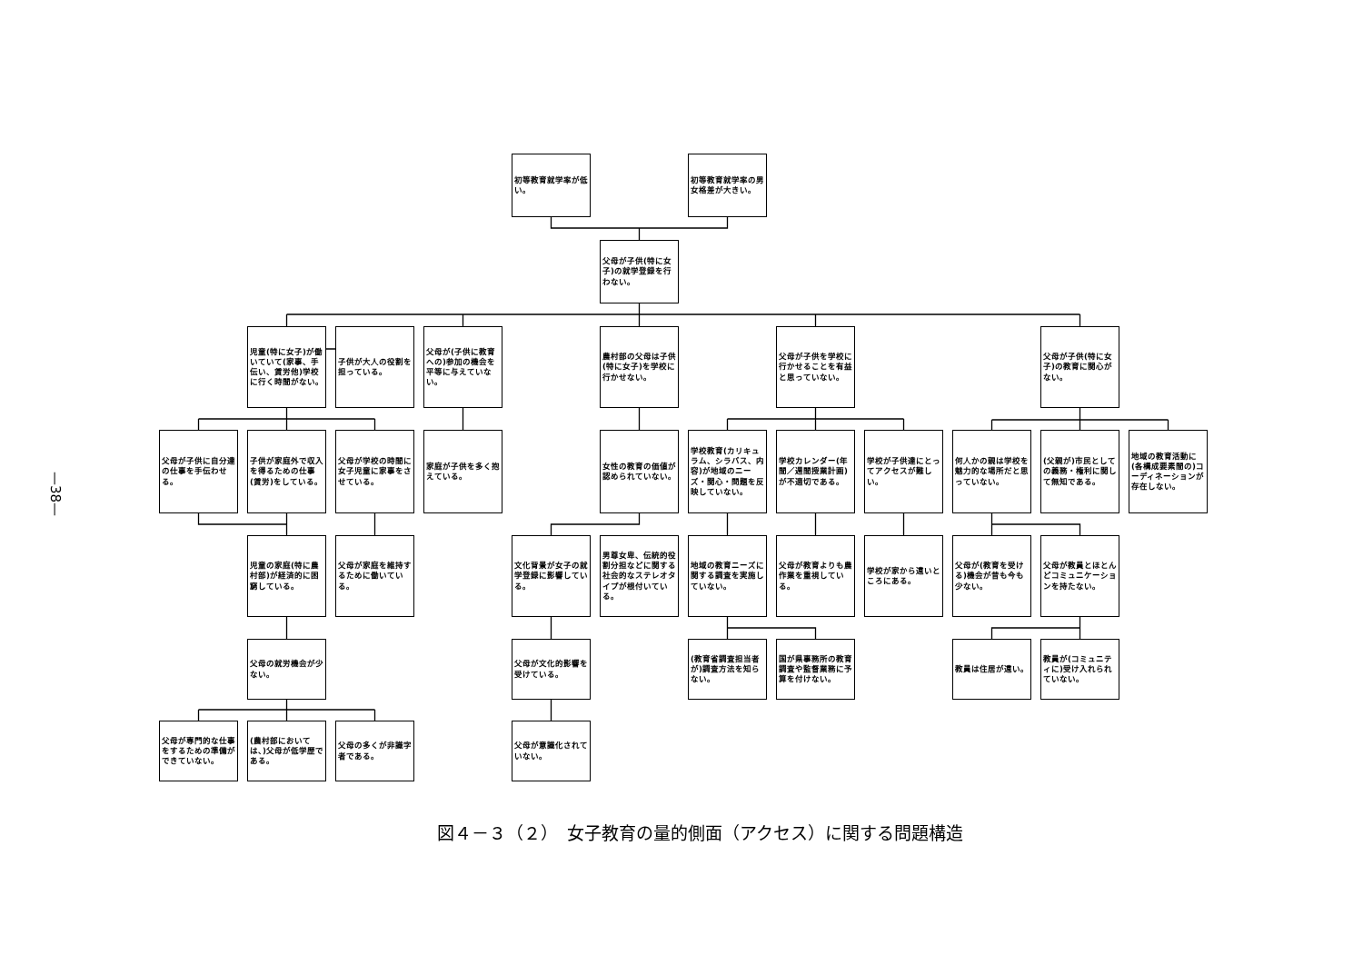—38—
初等教育就学率が低い。
初等教育就学率の男女格差が大きい。
父母が子供(特に女子)の就学登録を行わない。
児童(特に女子)が働いていて(家事、手伝い、賃労他)学校に行く時間がない。
子供が大人の役割を担っている。
父母が(子供に教育への)参加の機会を平等に与えていない。
農村部の父母は子供(特に女子)を学校に行かせない。
父母が子供を学校に行かせることを有益と思っていない。
父母が子供(特に女子)の教育に関心がない。
父母が子供に自分達の仕事を手伝わせる。
子供が家庭外で収入を得るための仕事(賃労)をしている。
父母が学校の時間に女子児童に家事をさせている。
家庭が子供を多く抱えている。
女性の教育の価値が認められていない。
学校教育(カリキュラム、シラバス、内容)が地域のニーズ・関心・問題を反映していない。
学校カレンダー(年間／週間授業計画)が不適切である。
学校が子供達にとってアクセスが難しい。
何人かの親は学校を魅力的な場所だと思っていない。
(父親が)市民としての義務・権利に関して無知である。
地域の教育活動に(各構成要素間の)コーディネーションが存在しない。
児童の家庭(特に農村部)が経済的に困窮している。
父母が家庭を維持するために働いている。
文化背景が女子の就学登録に影響している。
男尊女卑、伝統的役割分担などに関する社会的なステレオタイプが根付いている。
地域の教育ニーズに関する調査を実施していない。
父母が教育よりも農作業を重視している。
学校が家から遠いところにある。
父母が(教育を受ける)機会が昔も今も少ない。
父母が教員とほとんどコミュニケーションを持たない。
父母の就労機会が少ない。
父母が文化的影響を受けている。
(教育省調査担当者が)調査方法を知らない。
国が県事務所の教育調査や監督業務に予算を付けない。
教員は住居が遠い。
教員が(コミュニティに)受け入れられていない。
父母が専門的な仕事をするための準備ができていない。
(農村部においては、)父母が低学歴である。
父母の多くが非識字者である。
父母が意識化されていない。
図４－３（２）　女子教育の量的側面（アクセス）に関する問題構造